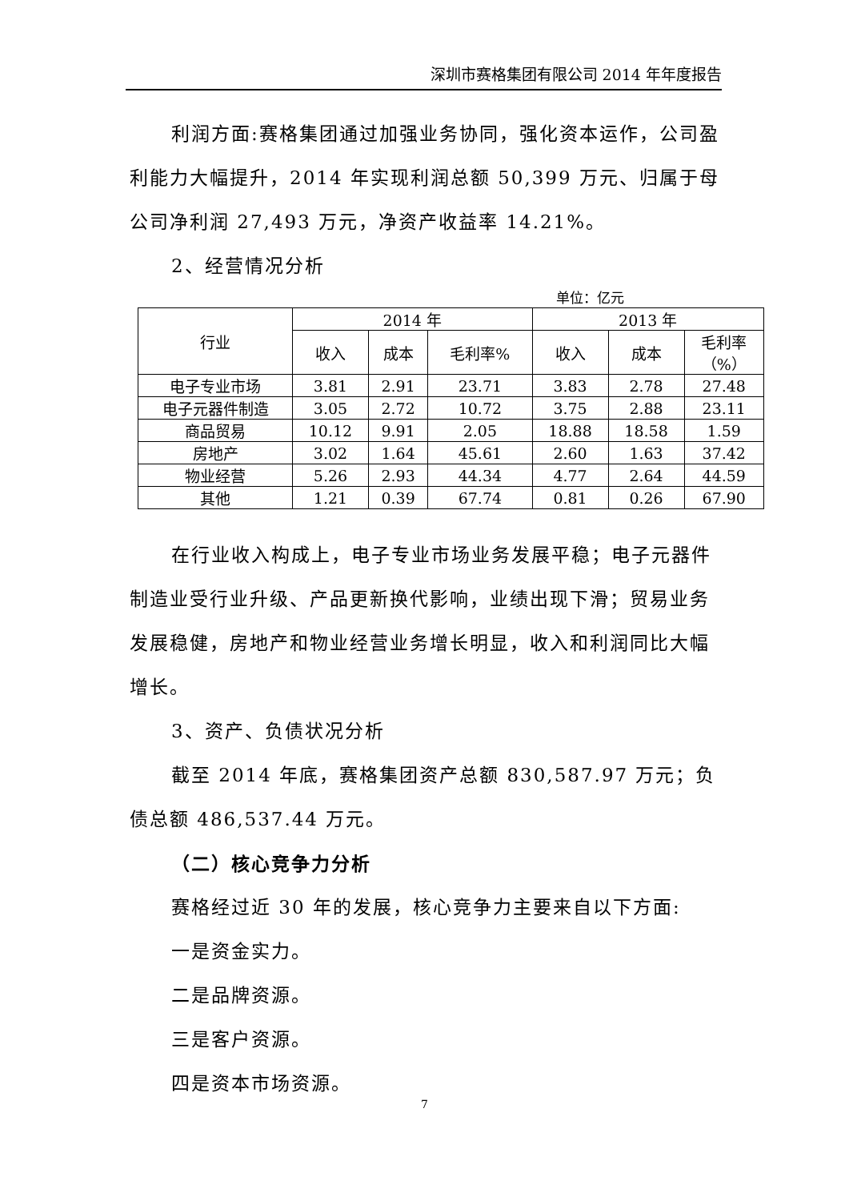深圳市赛格集团有限公司 2014 年年度报告
利润方面:赛格集团通过加强业务协同，强化资本运作，公司盈利能力大幅提升，2014 年实现利润总额 50,399 万元、归属于母公司净利润 27,493 万元，净资产收益率 14.21%。
2、经营情况分析
单位：亿元
| 行业 | 2014 年 | | | 2013 年 | | |
| --- | --- | --- | --- | --- | --- | --- |
| | 收入 | 成本 | 毛利率% | 收入 | 成本 | 毛利率 （%） |
| 电子专业市场 | 3.81 | 2.91 | 23.71 | 3.83 | 2.78 | 27.48 |
| 电子元器件制造 | 3.05 | 2.72 | 10.72 | 3.75 | 2.88 | 23.11 |
| 商品贸易 | 10.12 | 9.91 | 2.05 | 18.88 | 18.58 | 1.59 |
| 房地产 | 3.02 | 1.64 | 45.61 | 2.60 | 1.63 | 37.42 |
| 物业经营 | 5.26 | 2.93 | 44.34 | 4.77 | 2.64 | 44.59 |
| 其他 | 1.21 | 0.39 | 67.74 | 0.81 | 0.26 | 67.90 |
在行业收入构成上，电子专业市场业务发展平稳；电子元器件制造业受行业升级、产品更新换代影响，业绩出现下滑；贸易业务发展稳健，房地产和物业经营业务增长明显，收入和利润同比大幅增长。
3、资产、负债状况分析
截至 2014 年底，赛格集团资产总额 830,587.97 万元；负债总额 486,537.44 万元。
（二）核心竞争力分析
赛格经过近 30 年的发展，核心竞争力主要来自以下方面:
一是资金实力。
二是品牌资源。
三是客户资源。
四是资本市场资源。
7